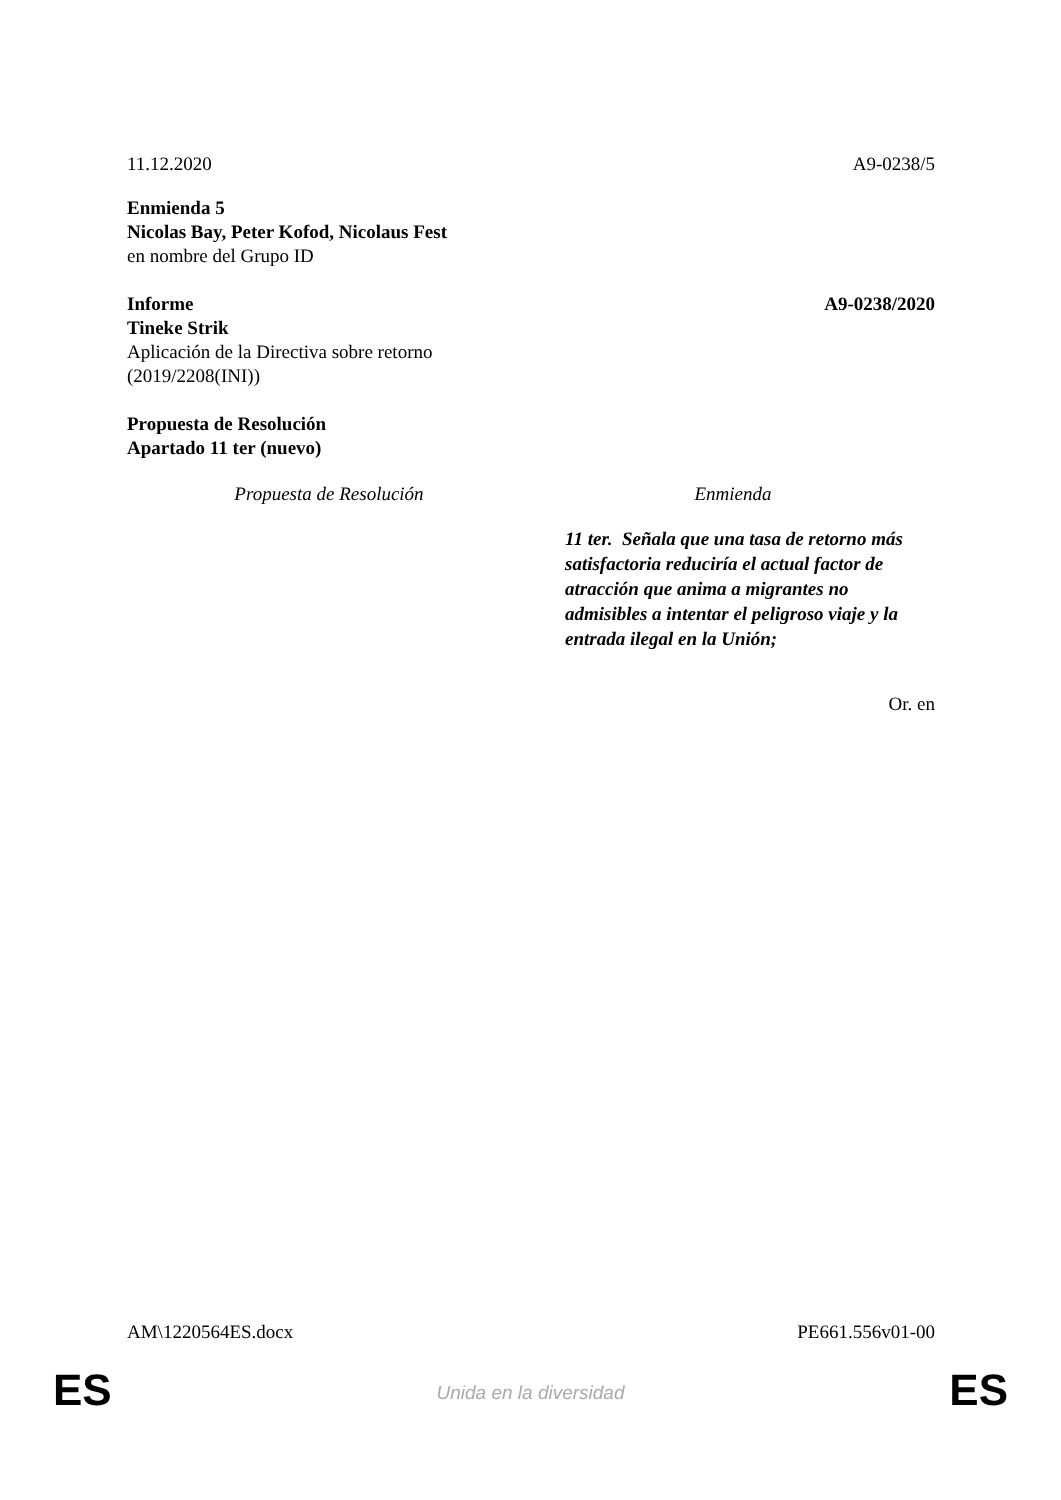11.12.2020 A9-0238/5
Enmienda 5
Nicolas Bay, Peter Kofod, Nicolaus Fest
en nombre del Grupo ID
Informe A9-0238/2020
Tineke Strik
Aplicación de la Directiva sobre retorno
(2019/2208(INI))
Propuesta de Resolución
Apartado 11 ter (nuevo)
| Propuesta de Resolución | Enmienda |
| --- | --- |
| | 11 ter. Señala que una tasa de retorno más satisfactoria reduciría el actual factor de atracción que anima a migrantes no admisibles a intentar el peligroso viaje y la entrada ilegal en la Unión; |
Or. en
AM\1220564ES.docx PE661.556v01-00
ES
Unida en la diversidad ES